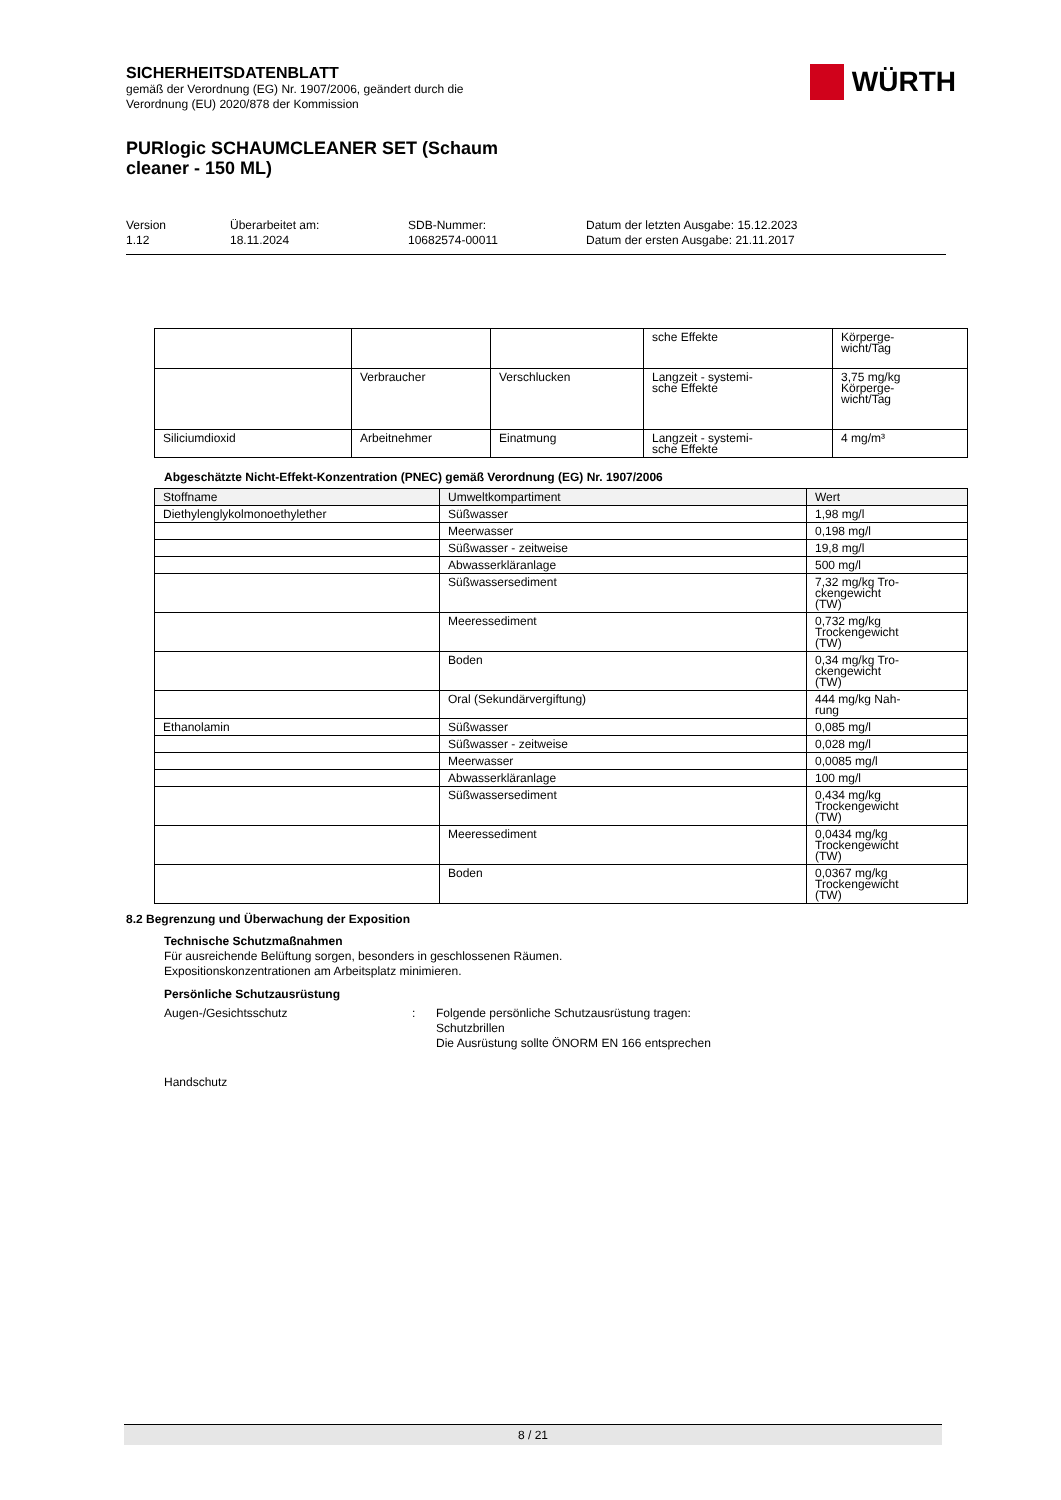SICHERHEITSDATENBLATT
gemäß der Verordnung (EG) Nr. 1907/2006, geändert durch die
Verordnung (EU) 2020/878 der Kommission
WÜRTH
PURlogic SCHAUMCLEANER SET (Schaum
cleaner - 150 ML)
Version
1.12
Überarbeitet am:
18.11.2024
SDB-Nummer:
10682574-00011
Datum der letzten Ausgabe: 15.12.2023
Datum der ersten Ausgabe: 21.11.2017
| | | | sche Effekte | Körperge- wicht/Tag |
| | Verbraucher | Verschlucken | Langzeit - systemi- sche Effekte | 3,75 mg/kg Körperge- wicht/Tag |
| Siliciumdioxid | Arbeitnehmer | Einatmung | Langzeit - systemi- sche Effekte | 4 mg/m³ |
Abgeschätzte Nicht-Effekt-Konzentration (PNEC) gemäß Verordnung (EG) Nr. 1907/2006
| Stoffname | Umweltkompartiment | Wert |
| --- | --- | --- |
| Diethylenglykolmonoethylether | Süßwasser | 1,98 mg/l |
| | Meerwasser | 0,198 mg/l |
| | Süßwasser - zeitweise | 19,8 mg/l |
| | Abwasserkläranlage | 500 mg/l |
| | Süßwassersediment | 7,32 mg/kg Tro- ckengewicht (TW) |
| | Meeressediment | 0,732 mg/kg Trockengewicht (TW) |
| | Boden | 0,34 mg/kg Tro- ckengewicht (TW) |
| | Oral (Sekundärvergiftung) | 444 mg/kg Nah- rung |
| Ethanolamin | Süßwasser | 0,085 mg/l |
| | Süßwasser - zeitweise | 0,028 mg/l |
| | Meerwasser | 0,0085 mg/l |
| | Abwasserkläranlage | 100 mg/l |
| | Süßwassersediment | 0,434 mg/kg Trockengewicht (TW) |
| | Meeressediment | 0,0434 mg/kg Trockengewicht (TW) |
| | Boden | 0,0367 mg/kg Trockengewicht (TW) |
8.2 Begrenzung und Überwachung der Exposition
Technische Schutzmaßnahmen
Für ausreichende Belüftung sorgen, besonders in geschlossenen Räumen.
Expositionskonzentrationen am Arbeitsplatz minimieren.
Persönliche Schutzausrüstung
Augen-/Gesichtsschutz : Folgende persönliche Schutzausrüstung tragen:
Schutzbrillen
Die Ausrüstung sollte ÖNORM EN 166 entsprechen
Handschutz
8 / 21